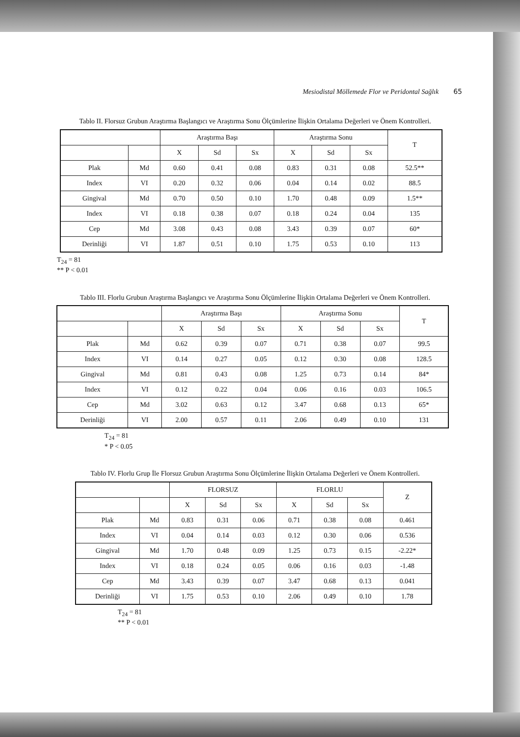Mesiodistal Möllemede Flor ve Peridontal Sağlık 65
Tablo II. Florsuz Grubun Araştırma Başlangıcı ve Araştırma Sonu Ölçümlerine İlişkin Ortalama Değerleri ve Önem Kontrolleri.
| | | Araştırma Başı | | | Araştırma Sonu | | | T |
| --- | --- | --- | --- | --- | --- | --- | --- | --- |
| | | X | Sd | Sx | X | Sd | Sx | |
| Plak | Md | 0.60 | 0.41 | 0.08 | 0.83 | 0.31 | 0.08 | 52.5** |
| Index | VI | 0.20 | 0.32 | 0.06 | 0.04 | 0.14 | 0.02 | 88.5 |
| Gingival | Md | 0.70 | 0.50 | 0.10 | 1.70 | 0.48 | 0.09 | 1.5** |
| Index | VI | 0.18 | 0.38 | 0.07 | 0.18 | 0.24 | 0.04 | 135 |
| Cep | Md | 3.08 | 0.43 | 0.08 | 3.43 | 0.39 | 0.07 | 60* |
| Derinliği | VI | 1.87 | 0.51 | 0.10 | 1.75 | 0.53 | 0.10 | 113 |
T<sub>24</sub> = 81
** P < 0.01
Tablo III. Florlu Grubun Araştırma Başlangıcı ve Araştırma Sonu Ölçümlerine İlişkin Ortalama Değerleri ve Önem Kontrolleri.
| | | Araştırma Başı | | | Araştırma Sonu | | | T |
| --- | --- | --- | --- | --- | --- | --- | --- | --- |
| | | X | Sd | Sx | X | Sd | Sx | |
| Plak | Md | 0.62 | 0.39 | 0.07 | 0.71 | 0.38 | 0.07 | 99.5 |
| Index | VI | 0.14 | 0.27 | 0.05 | 0.12 | 0.30 | 0.08 | 128.5 |
| Gingival | Md | 0.81 | 0.43 | 0.08 | 1.25 | 0.73 | 0.14 | 84* |
| Index | VI | 0.12 | 0.22 | 0.04 | 0.06 | 0.16 | 0.03 | 106.5 |
| Cep | Md | 3.02 | 0.63 | 0.12 | 3.47 | 0.68 | 0.13 | 65* |
| Derinliği | VI | 2.00 | 0.57 | 0.11 | 2.06 | 0.49 | 0.10 | 131 |
T<sub>24</sub> = 81
* P < 0.05
Tablo IV. Florlu Grup İle Florsuz Grubun Araştırma Sonu Ölçümlerine İlişkin Ortalama Değerleri ve Önem Kontrolleri.
| | | FLORSUZ | | | FLORLU | | | Z |
| --- | --- | --- | --- | --- | --- | --- | --- | --- |
| | | X | Sd | Sx | X | Sd | Sx | |
| Plak | Md | 0.83 | 0.31 | 0.06 | 0.71 | 0.38 | 0.08 | 0.461 |
| Index | VI | 0.04 | 0.14 | 0.03 | 0.12 | 0.30 | 0.06 | 0.536 |
| Gingival | Md | 1.70 | 0.48 | 0.09 | 1.25 | 0.73 | 0.15 | -2.22* |
| Index | VI | 0.18 | 0.24 | 0.05 | 0.06 | 0.16 | 0.03 | -1.48 |
| Cep | Md | 3.43 | 0.39 | 0.07 | 3.47 | 0.68 | 0.13 | 0.041 |
| Derinliği | VI | 1.75 | 0.53 | 0.10 | 2.06 | 0.49 | 0.10 | 1.78 |
T<sub>24</sub> = 81
** P < 0.01